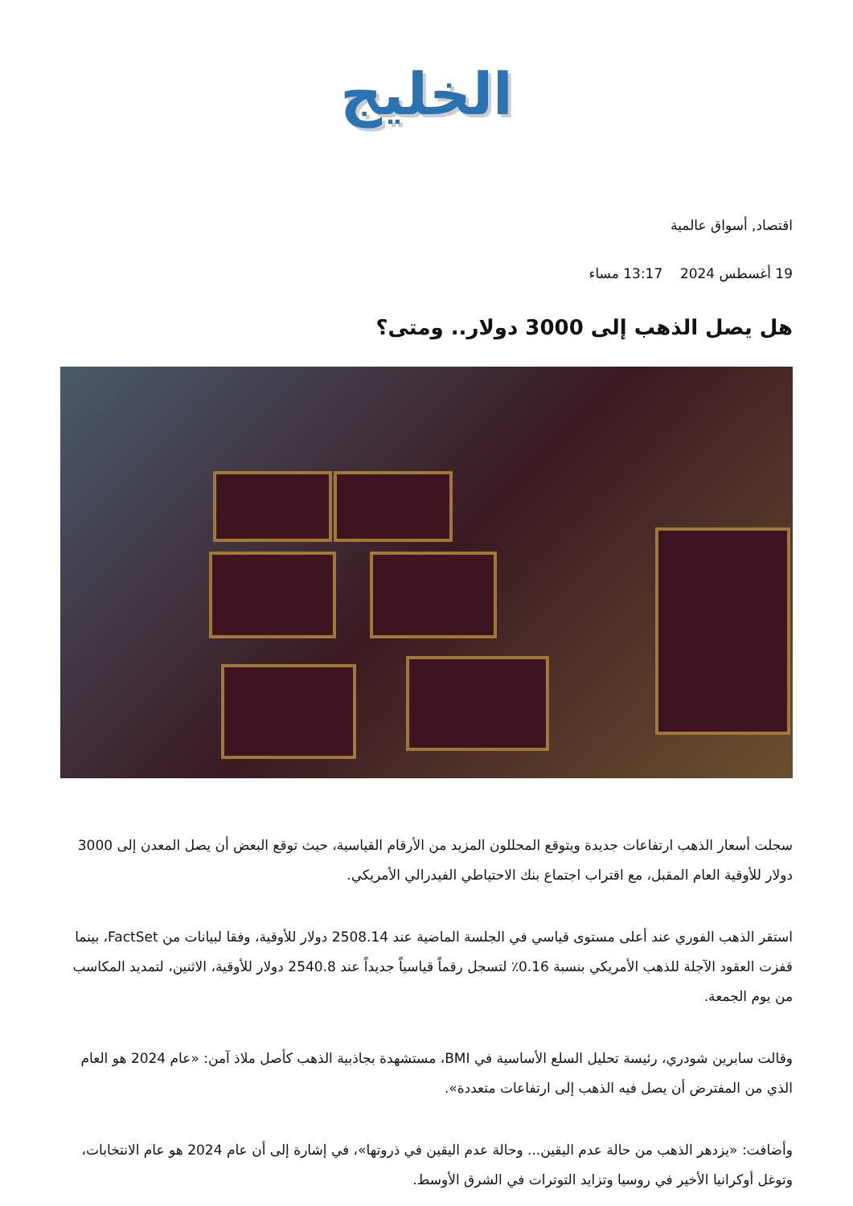الخليج
اقتصاد, أسواق عالمية
19 أغسطس 2024 13:17 مساء
هل يصل الذهب إلى 3000 دولار.. ومتى؟
سجلت أسعار الذهب ارتفاعات جديدة ويتوقع المحللون المزيد من الأرقام القياسية، حيث توقع البعض أن يصل المعدن إلى 3000 دولار للأوقية العام المقبل، مع اقتراب اجتماع بنك الاحتياطي الفيدرالي الأمريكي.
استقر الذهب الفوري عند أعلى مستوى قياسي في الجلسة الماضية عند 2508.14 دولار للأوقية، وفقا لبيانات من FactSet، بينما قفزت العقود الآجلة للذهب الأمريكي بنسبة 0.16٪ لتسجل رقماً قياسياً جديداً عند 2540.8 دولار للأوقية، الاثنين، لتمديد المكاسب من يوم الجمعة.
وقالت سابرين شودري، رئيسة تحليل السلع الأساسية في BMI، مستشهدة بجاذبية الذهب كأصل ملاذ آمن: «عام 2024 هو العام الذي من المفترض أن يصل فيه الذهب إلى ارتفاعات متعددة».
وأضافت: «يزدهر الذهب من حالة عدم اليقين... وحالة عدم اليقين في ذروتها»، في إشارة إلى أن عام 2024 هو عام الانتخابات، وتوغل أوكرانيا الأخير في روسيا وتزايد التوترات في الشرق الأوسط.